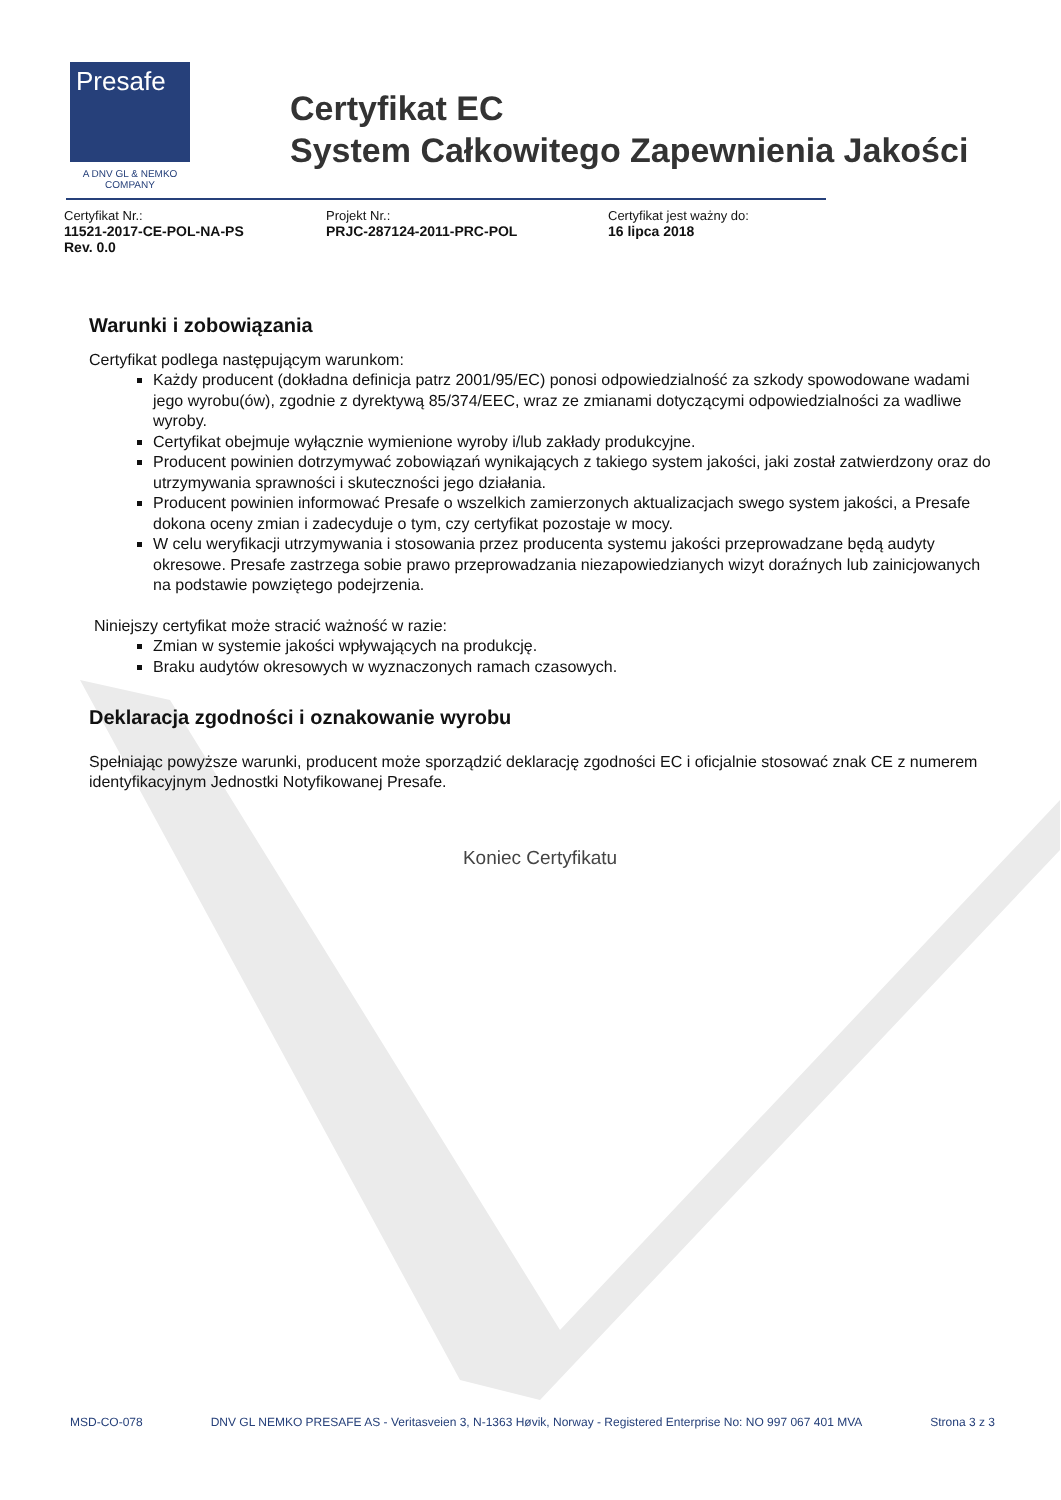Presafe
A DNV GL & NEMKO COMPANY
Certyfikat EC
System Całkowitego Zapewnienia Jakości
Certyfikat Nr.:
11521-2017-CE-POL-NA-PS
Rev. 0.0
Projekt Nr.:
PRJC-287124-2011-PRC-POL
Certyfikat jest ważny do:
16 lipca 2018
Warunki i zobowiązania
Certyfikat podlega następującym warunkom:
Każdy producent (dokładna definicja patrz 2001/95/EC) ponosi odpowiedzialność za szkody spowodowane wadami jego wyrobu(ów), zgodnie z dyrektywą 85/374/EEC, wraz ze zmianami dotyczącymi odpowiedzialności za wadliwe wyroby.
Certyfikat obejmuje wyłącznie wymienione wyroby i/lub zakłady produkcyjne.
Producent powinien dotrzymywać zobowiązań wynikających z takiego system jakości, jaki został zatwierdzony oraz do utrzymywania sprawności i skuteczności jego działania.
Producent powinien informować Presafe o wszelkich zamierzonych aktualizacjach swego system jakości, a Presafe dokona oceny zmian i zadecyduje o tym, czy certyfikat pozostaje w mocy.
W celu weryfikacji utrzymywania i stosowania przez producenta systemu jakości przeprowadzane będą audyty okresowe. Presafe zastrzega sobie prawo przeprowadzania niezapowiedzianych wizyt doraźnych lub zainicjowanych na podstawie powziętego podejrzenia.
Niniejszy certyfikat może stracić ważność w razie:
Zmian w systemie jakości wpływających na produkcję.
Braku audytów okresowych w wyznaczonych ramach czasowych.
Deklaracja zgodności i oznakowanie wyrobu
Spełniając powyższe warunki, producent może sporządzić deklarację zgodności EC i oficjalnie stosować znak CE z numerem identyfikacyjnym Jednostki Notyfikowanej Presafe.
Koniec Certyfikatu
MSD-CO-078 DNV GL NEMKO PRESAFE AS - Veritasveien 3, N-1363 Høvik, Norway - Registered Enterprise No: NO 997 067 401 MVA Strona 3 z 3